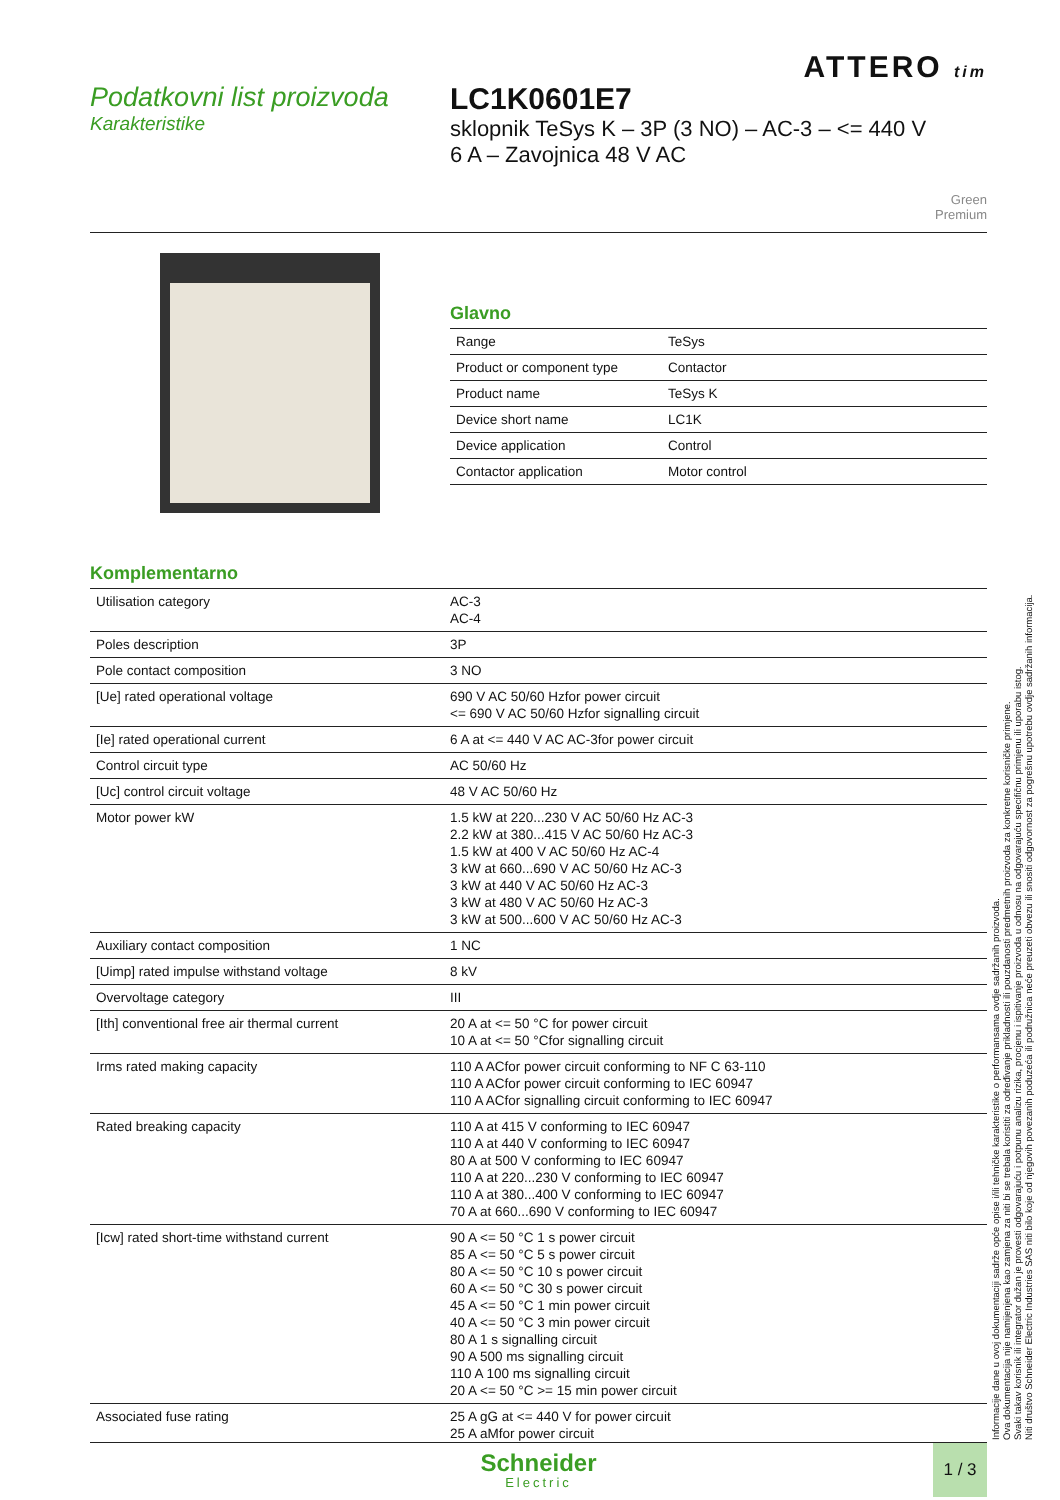ATTERO tim
Podatkovni list proizvoda
Karakteristike
LC1K0601E7
sklopnik TeSys K – 3P (3 NO) – AC-3 – <= 440 V
6 A – Zavojnica 48 V AC
Green
Premium
Glavno
| Range | TeSys |
| Product or component type | Contactor |
| Product name | TeSys K |
| Device short name | LC1K |
| Device application | Control |
| Contactor application | Motor control |
Komplementarno
| Utilisation category | AC-3 AC-4 |
| Poles description | 3P |
| Pole contact composition | 3 NO |
| [Ue] rated operational voltage | 690 V AC 50/60 Hzfor power circuit <= 690 V AC 50/60 Hzfor signalling circuit |
| [Ie] rated operational current | 6 A at <= 440 V AC AC-3for power circuit |
| Control circuit type | AC 50/60 Hz |
| [Uc] control circuit voltage | 48 V AC 50/60 Hz |
| Motor power kW | 1.5 kW at 220...230 V AC 50/60 Hz AC-3 2.2 kW at 380...415 V AC 50/60 Hz AC-3 1.5 kW at 400 V AC 50/60 Hz AC-4 3 kW at 660...690 V AC 50/60 Hz AC-3 3 kW at 440 V AC 50/60 Hz AC-3 3 kW at 480 V AC 50/60 Hz AC-3 3 kW at 500...600 V AC 50/60 Hz AC-3 |
| Auxiliary contact composition | 1 NC |
| [Uimp] rated impulse withstand voltage | 8 kV |
| Overvoltage category | III |
| [Ith] conventional free air thermal current | 20 A at <= 50 °C for power circuit 10 A at <= 50 °Cfor signalling circuit |
| Irms rated making capacity | 110 A ACfor power circuit conforming to NF C 63-110 110 A ACfor power circuit conforming to IEC 60947 110 A ACfor signalling circuit conforming to IEC 60947 |
| Rated breaking capacity | 110 A at 415 V conforming to IEC 60947 110 A at 440 V conforming to IEC 60947 80 A at 500 V conforming to IEC 60947 110 A at 220...230 V conforming to IEC 60947 110 A at 380...400 V conforming to IEC 60947 70 A at 660...690 V conforming to IEC 60947 |
| [Icw] rated short-time withstand current | 90 A <= 50 °C 1 s power circuit 85 A <= 50 °C 5 s power circuit 80 A <= 50 °C 10 s power circuit 60 A <= 50 °C 30 s power circuit 45 A <= 50 °C 1 min power circuit 40 A <= 50 °C 3 min power circuit 80 A 1 s signalling circuit 90 A 500 ms signalling circuit 110 A 100 ms signalling circuit 20 A <= 50 °C >= 15 min power circuit |
| Associated fuse rating | 25 A gG at <= 440 V for power circuit 25 A aMfor power circuit |
Informacije dane u ovoj dokumentaciji sadrže opće opise i/ili tehničke karakteristike o performansama ovdje sadržanih proizvoda.
Ova dokumentacija nije namijenjena kao zamjena za niti bi se trebala koristiti za određivanje prikladnosti ili pouzdanosti predmetnih proizvoda za konkretne korisničke primjene.
Svaki takav korisnik ili integrator dužan je provesti odgovarajuću i potpunu analizu rizika, procjenu i ispitivanje proizvoda u odnosu na odgovarajuću specifičnu primjenu ili uporabu istog.
Niti društvo Schneider Electric Industries SAS niti bilo koje od njegovih povezanih poduzeća ili podružnica neće preuzeti obvezu ili snositi odgovornost za pogrešnu upotrebu ovdje sadržanih informacija.
Schneider
Electric
1 / 3